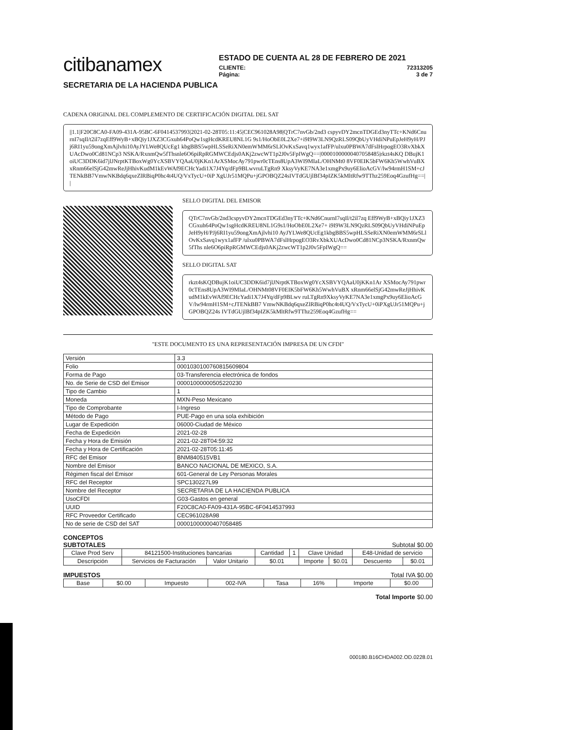citibanamex
ESTADO DE CUENTA AL 28 DE FEBRERO DE 2021
CLIENTE: 72313205
Página: 3 de 7
SECRETARIA DE LA HACIENDA PUBLICA
CADENA ORIGINAL DEL COMPLEMENTO DE CERTIFICACIÓN DIGITAL DEL SAT
||1.1|F20C8CA0-FA09-431A-95BC-6F0414537993|2021-02-28T05:11:45|CEC961028A98|QTrC7nvGb/2nd3 cspyvDY2mcnTDGEd3nyTTc+KNd6CnurnI7sqIl/t2il7zqEff9WyB+xBQiy1JXZ3CGxuh64PoQw1sgHcdKREU8NL1G 9s1/HoObE0L2Xe7+i9I9W3LN9QzRLS09QbUyVHdiNPuEpJeH9yH/PJj6RI1yu59ongXmAjlvhi10AyJYLWe8QUcEg1 kbgBBS5wpHLSSeRiXN0emWMM6rSLlOvKxSavq1wyx1afFP/ulxu0PBWA7dFslHrpogEO3RvXbkXUAcDwo0Cd81NCp3 NSKA/RxnmQw5fThsnle6O6piRpRGMWCEdjs0AKj2zwcWT1p2J0v5FpIWgQ==|00001000000407058485|rkzt4sKQ DBujK1oiUC3DDK6id7jlJNrptKTBoxWg0YcXSBVYQAaU0jKKn1ArXSMocAy791pwr0cTEns8UpA3WI9MIaL/OHNMt0 8VF0EIK5bFW6Kh5WwhVuBXxRnm66elSjG42mwReJjHhivKudM1kEvWAf9ECHcYadi1X7J4Yq/dFp9BLwvruLTgRn9 XksyVyKE7NA3e1xmgPx9uy6ElioAcGV/lw94rmH1SM+cJTENkBB7VmwNKBdq6qxeZlRBiqP0hc4t4UQ/VxTycU+0iP XgUJr51MQPu+jGPOBQZ24sIVTdGUjlBf34pIZK5kMltRfw9TThz259Eoq4GzufHg==||
SELLO DIGITAL DEL EMISOR
QTrC7nvGb/2nd3cspyvDY2mcnTDGEd3nyTTc+KNd6CnurnI7sqIl/t2il7zq Eff9WyB+xBQiy1JXZ3CGxuh64PoQw1sgHcdKREU8NL1G9s1/HoObE0L2Xe7+ i9I9W3LN9QzRLS09QbUyVHdiNPuEpJeH9yH/PJj6RI1yu59ongXmAjlvhi10 AyJYLWe8QUcEg1kbgBBS5wpHLSSeRiXN0emWMM6rSLlOvKxSavq1wyx1afFP /ulxu0PBWA7dFslHrpogEO3RvXbkXUAcDwo0Cd81NCp3NSKA/RxnmQw5fThs nle6O6piRpRGMWCEdjs0AKj2zwcWT1p2J0v5FpIWgQ==
SELLO DIGITAL SAT
rkzt4sKQDBujK1oiUC3DDK6id7jlJNrptKTBoxWg0YcXSBVYQAaU0jKKn1Ar XSMocAy791pwr0cTEns8UpA3WI9MIaL/OHNMt08VF0EIK5bFW6Kh5WwhVuBX xRnm66elSjG42mwReJjHhivKudM1kEvWAf9ECHcYadi1X7J4Yq/dFp9BLwv ruLTgRn9XksyVyKE7NA3e1xmgPx9uy6ElioAcGV/lw94rmH1SM+cJTENkBB7 VmwNKBdq6qxeZlRBiqP0hc4t4UQ/VxTycU+0iPXgUJr51MQPu+jGPOBQZ24s IVTdGUjlBf34pIZK5kMltRfw9TThz259Eoq4GzufHg==
"ESTE DOCUMENTO ES UNA REPRESENTACIÓN IMPRESA DE UN CFDI"
| Versión | 3.3 |
| Folio | 000103010076081560980​4 |
| Forma de Pago | 03-Transferencia electrónica de fondos |
| No. de Serie de CSD del Emisor | 00001000000505220230 |
| Tipo de Cambio | 1 |
| Moneda | MXN-Peso Mexicano |
| Tipo de Comprobante | I-Ingreso |
| Método de Pago | PUE-Pago en una sola exhibición |
| Lugar de Expedición | 06000-Ciudad de México |
| Fecha de Expedición | 2021-02-28 |
| Fecha y Hora de Emisión | 2021-02-28T04:59:32 |
| Fecha y Hora de Certificación | 2021-02-28T05:11:45 |
| RFC del Emisor | BNM840515VB1 |
| Nombre del Emisor | BANCO NACIONAL DE MEXICO, S.A. |
| Régimen fiscal del Emisor | 601-General de Ley Personas Morales |
| RFC del Receptor | SPC130227L99 |
| Nombre del Receptor | SECRETARIA DE LA HACIENDA PUBLICA |
| UsoCFDI | G03-Gastos en general |
| UUID | F20C8CA0-FA09-431A-95BC-6F0414537993 |
| RFC Proveedor Certificado | CEC961028A98 |
| No de serie de CSD del SAT | 00001000000407058485 |
CONCEPTOS
SUBTOTALES Subtotal $0.00
| Clave Prod Serv | 84121500-Instituciones bancarias | | Cantidad | 1 | Clave Unidad | | E48-Unidad de servicio | |
| Descripción | Servicios de Facturación | Valor Unitario | $0.01 | | Importe | $0.01 | Descuento | $0.01 |
IMPUESTOS Total IVA $0.00
| Base | $0.00 | Impuesto | 002-IVA | Tasa | 16% | Importe | $0.00 |
Total Importe $0.00
000180.B16CHDA002.OD.0228.01